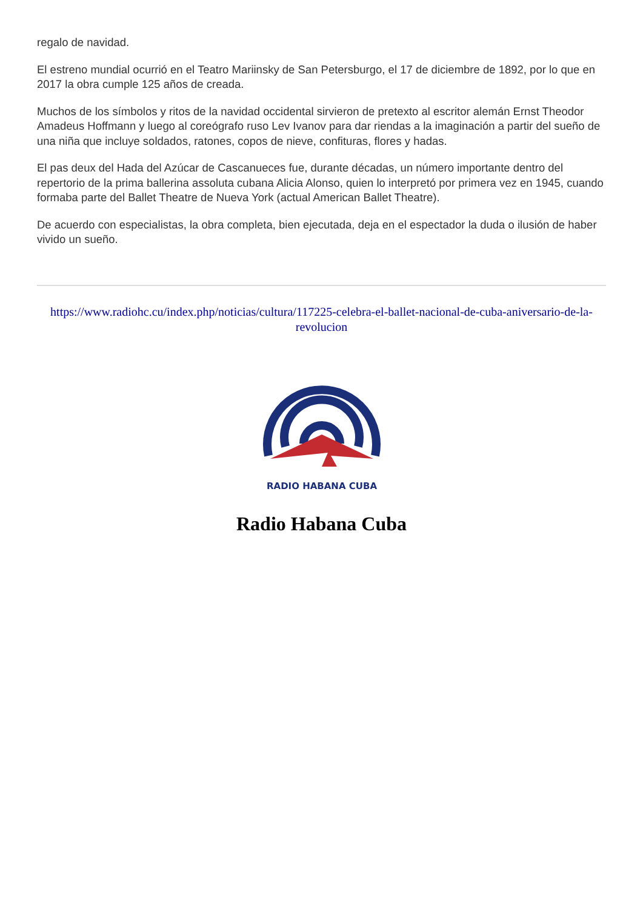regalo de navidad.
El estreno mundial ocurrió en el Teatro Mariinsky de San Petersburgo, el 17 de diciembre de 1892, por lo que en 2017 la obra cumple 125 años de creada.
Muchos de los símbolos y ritos de la navidad occidental sirvieron de pretexto al escritor alemán Ernst Theodor Amadeus Hoffmann y luego al coreógrafo ruso Lev Ivanov para dar riendas a la imaginación a partir del sueño de una niña que incluye soldados, ratones, copos de nieve, confituras, flores y hadas.
El pas deux del Hada del Azúcar de Cascanueces fue, durante décadas, un número importante dentro del repertorio de la prima ballerina assoluta cubana Alicia Alonso, quien lo interpretó por primera vez en 1945, cuando formaba parte del Ballet Theatre de Nueva York (actual American Ballet Theatre).
De acuerdo con especialistas, la obra completa, bien ejecutada, deja en el espectador la duda o ilusión de haber vivido un sueño.
https://www.radiohc.cu/index.php/noticias/cultura/117225-celebra-el-ballet-nacional-de-cuba-aniversario-de-la-revolucion
RADIO HABANA CUBA
Radio Habana Cuba